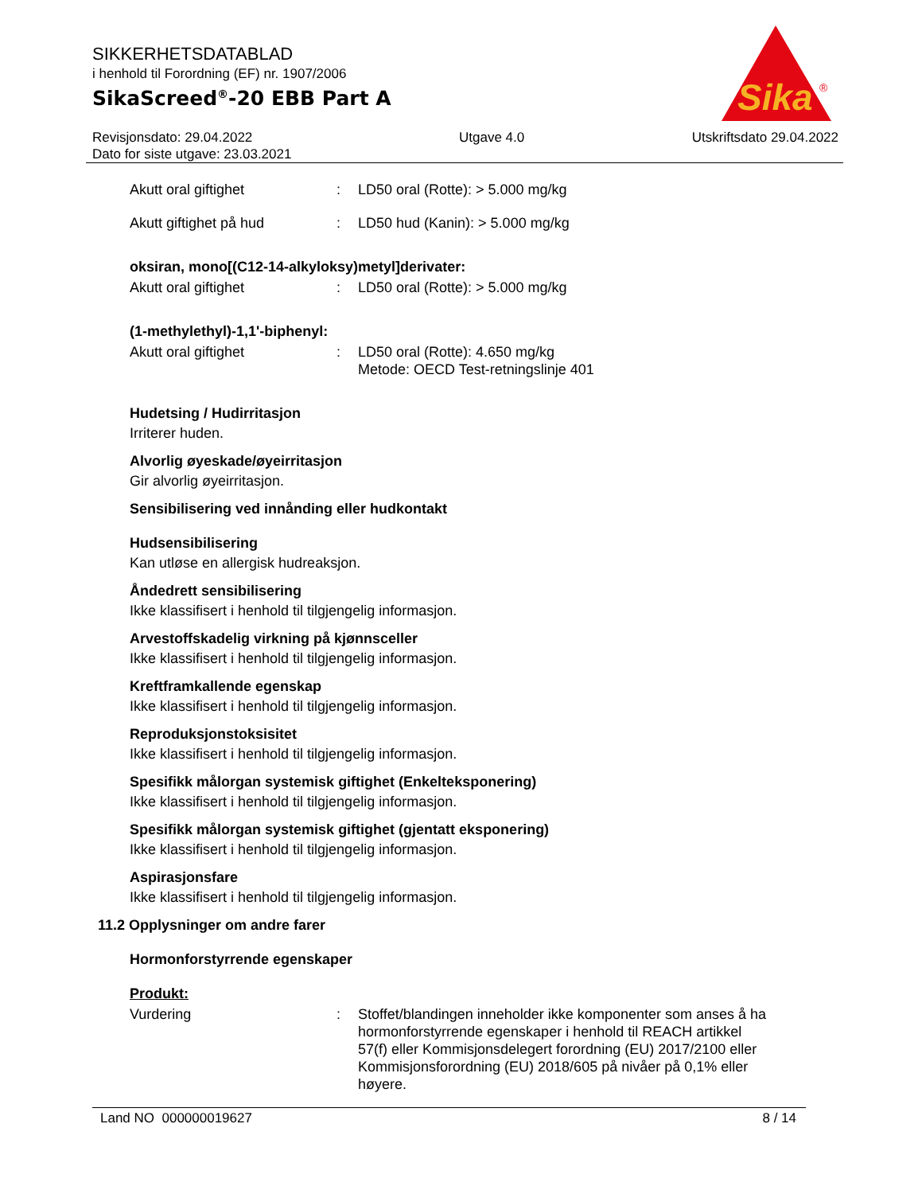SIKKERHETSDATABLAD
i henhold til Forordning (EF) nr. 1907/2006
SikaScreed<sup>®</sup>-20 EBB Part A
Sika
®
Revisjonsdato: 29.04.2022
Dato for siste utgave: 23.03.2021
Utgave 4.0 Utskriftsdato 29.04.2022
Akutt oral giftighet : LD50 oral (Rotte): > 5.000 mg/kg
Akutt giftighet på hud : LD50 hud (Kanin): > 5.000 mg/kg
oksiran, mono[(C12-14-alkyloksy)metyl]derivater:
Akutt oral giftighet : LD50 oral (Rotte): > 5.000 mg/kg
(1-methylethyl)-1,1'-biphenyl:
Akutt oral giftighet : LD50 oral (Rotte): 4.650 mg/kg
Metode: OECD Test-retningslinje 401
Hudetsing / Hudirritasjon
Irriterer huden.
Alvorlig øyeskade/øyeirritasjon
Gir alvorlig øyeirritasjon.
Sensibilisering ved innånding eller hudkontakt
Hudsensibilisering
Kan utløse en allergisk hudreaksjon.
Åndedrett sensibilisering
Ikke klassifisert i henhold til tilgjengelig informasjon.
Arvestoffskadelig virkning på kjønnsceller
Ikke klassifisert i henhold til tilgjengelig informasjon.
Kreftframkallende egenskap
Ikke klassifisert i henhold til tilgjengelig informasjon.
Reproduksjonstoksisitet
Ikke klassifisert i henhold til tilgjengelig informasjon.
Spesifikk målorgan systemisk giftighet (Enkelteksponering)
Ikke klassifisert i henhold til tilgjengelig informasjon.
Spesifikk målorgan systemisk giftighet (gjentatt eksponering)
Ikke klassifisert i henhold til tilgjengelig informasjon.
Aspirasjonsfare
Ikke klassifisert i henhold til tilgjengelig informasjon.
11.2 Opplysninger om andre farer
Hormonforstyrrende egenskaper
Produkt:
Vurdering : Stoffet/blandingen inneholder ikke komponenter som anses å ha hormonforstyrrende egenskaper i henhold til REACH artikkel 57(f) eller Kommisjonsdelegert forordning (EU) 2017/2100 eller Kommisjonsforordning (EU) 2018/605 på nivåer på 0,1% eller høyere.
Land NO 000000019627 8 / 14